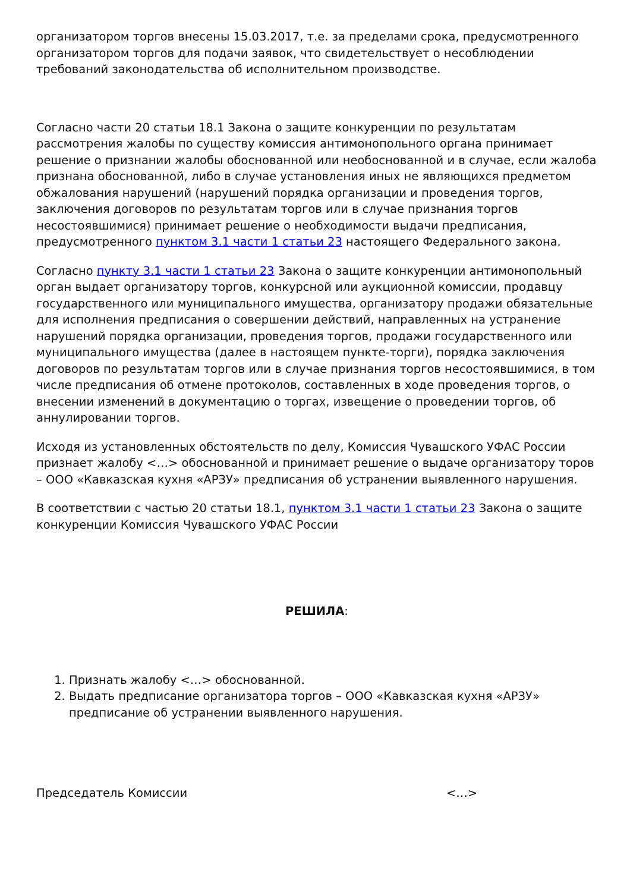организатором торгов внесены 15.03.2017, т.е. за пределами срока, предусмотренного организатором торгов для подачи заявок, что свидетельствует о несоблюдении требований законодательства об исполнительном производстве.
Согласно части 20 статьи 18.1 Закона о защите конкуренции по результатам рассмотрения жалобы по существу комиссия антимонопольного органа принимает решение о признании жалобы обоснованной или необоснованной и в случае, если жалоба признана обоснованной, либо в случае установления иных не являющихся предметом обжалования нарушений (нарушений порядка организации и проведения торгов, заключения договоров по результатам торгов или в случае признания торгов несостоявшимися) принимает решение о необходимости выдачи предписания, предусмотренного пунктом 3.1 части 1 статьи 23 настоящего Федерального закона.
Согласно пункту 3.1 части 1 статьи 23 Закона о защите конкуренции антимонопольный орган выдает организатору торгов, конкурсной или аукционной комиссии, продавцу государственного или муниципального имущества, организатору продажи обязательные для исполнения предписания о совершении действий, направленных на устранение нарушений порядка организации, проведения торгов, продажи государственного или муниципального имущества (далее в настоящем пункте-торги), порядка заключения договоров по результатам торгов или в случае признания торгов несостоявшимися, в том числе предписания об отмене протоколов, составленных в ходе проведения торгов, о внесении изменений в документацию о торгах, извещение о проведении торгов, об аннулировании торгов.
Исходя из установленных обстоятельств по делу, Комиссия Чувашского УФАС России признает жалобу <…> обоснованной и принимает решение о выдаче организатору торов – ООО «Кавказская кухня «АРЗУ» предписания об устранении выявленного нарушения.
В соответствии с частью 20 статьи 18.1, пунктом 3.1 части 1 статьи 23 Закона о защите конкуренции Комиссия Чувашского УФАС России
РЕШИЛА:
1. Признать жалобу <…> обоснованной.
2. Выдать предписание организатора торгов – ООО «Кавказская кухня «АРЗУ» предписание об устранении выявленного нарушения.
Председатель Комиссии <…>